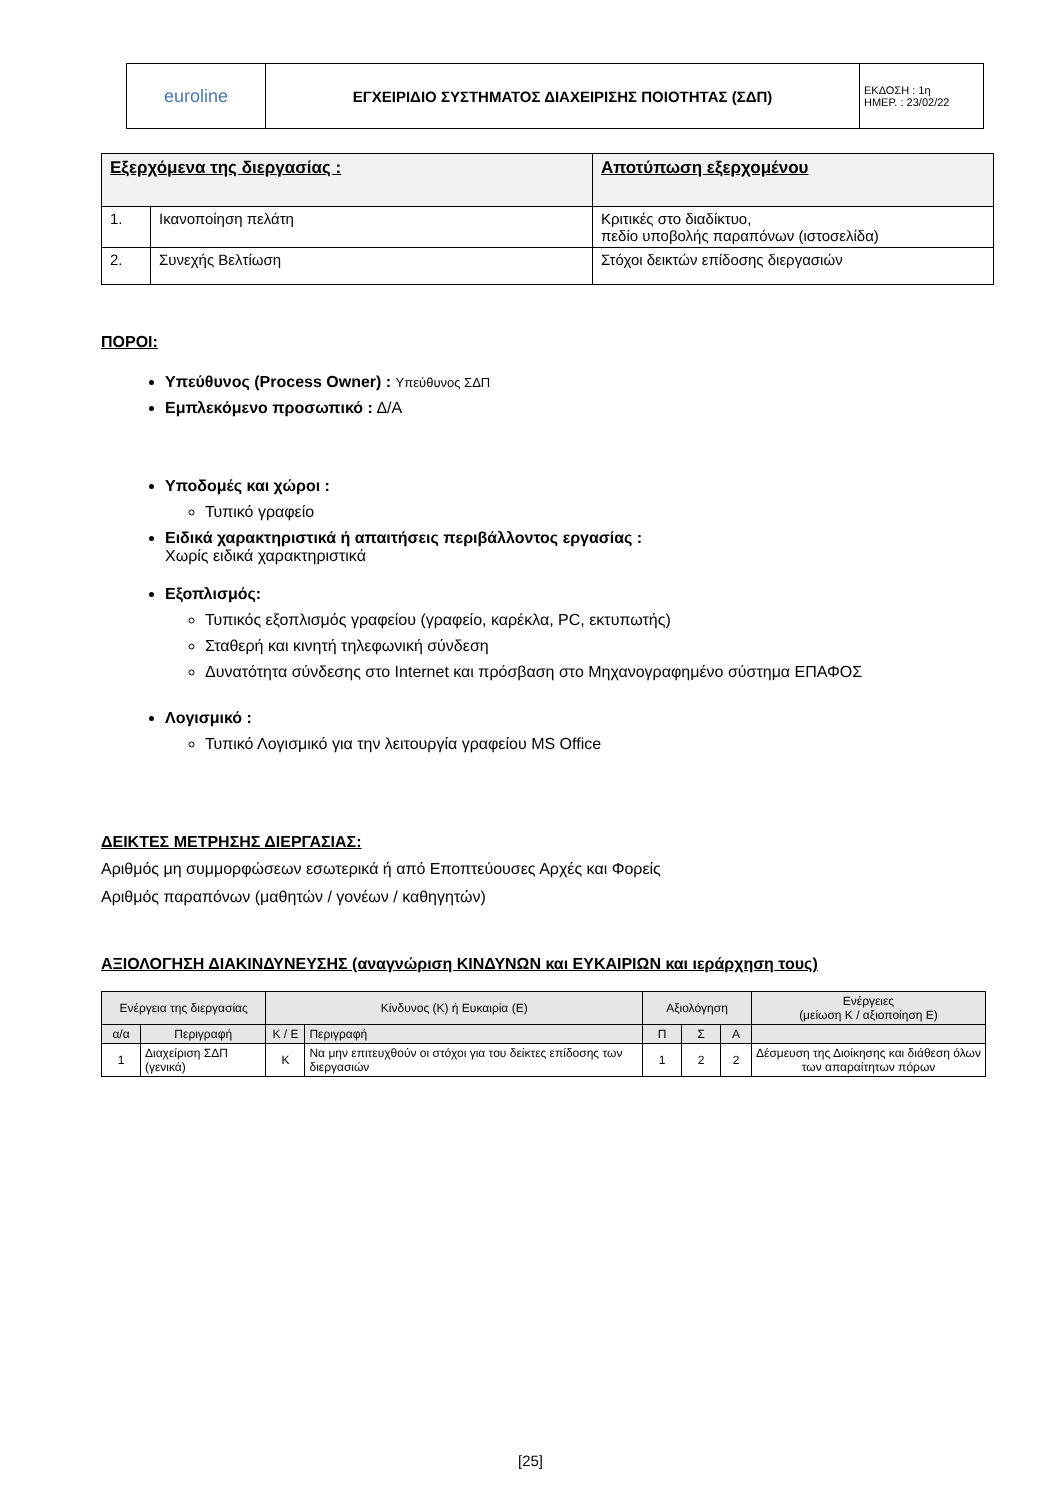| euroline | ΕΓΧΕΙΡΙΔΙΟ ΣΥΣΤΗΜΑΤΟΣ ΔΙΑΧΕΙΡΙΣΗΣ ΠΟΙΟΤΗΤΑΣ (ΣΔΠ) | ΕΚΔΟΣΗ : 1η ΗΜΕΡ. : 23/02/22 |
| Εξερχόμενα της διεργασίας : | | Αποτύπωση εξερχομένου |
| --- | --- | --- |
| 1. | Ικανοποίηση πελάτη | Κριτικές στο διαδίκτυο, πεδίο υποβολής παραπόνων (ιστοσελίδα) |
| 2. | Συνεχής Βελτίωση | Στόχοι δεικτών επίδοσης διεργασιών |
ΠΟΡΟΙ:
Υπεύθυνος (Process Owner) : Υπεύθυνος ΣΔΠ
Εμπλεκόμενο προσωπικό : Δ/Α
Υποδομές και χώροι :
Τυπικό γραφείο
Ειδικά χαρακτηριστικά ή απαιτήσεις περιβάλλοντος εργασίας :
Χωρίς ειδικά χαρακτηριστικά
Εξοπλισμός:
Τυπικός εξοπλισμός γραφείου (γραφείο, καρέκλα, PC, εκτυπωτής)
Σταθερή και κινητή τηλεφωνική σύνδεση
Δυνατότητα σύνδεσης στο Internet και πρόσβαση στο Μηχανογραφημένο σύστημα ΕΠΑΦΟΣ
Λογισμικό :
Τυπικό Λογισμικό για την λειτουργία γραφείου MS Office
ΔΕΙΚΤΕΣ ΜΕΤΡΗΣΗΣ ΔΙΕΡΓΑΣΙΑΣ:
Αριθμός μη συμμορφώσεων εσωτερικά ή από Εποπτεύουσες Αρχές και Φορείς
Αριθμός παραπόνων (μαθητών / γονέων / καθηγητών)
ΑΞΙΟΛΟΓΗΣΗ ΔΙΑΚΙΝΔΥΝΕΥΣΗΣ (αναγνώριση ΚΙΝΔΥΝΩΝ και ΕΥΚΑΙΡΙΩΝ και ιεράρχηση τους)
| Ενέργεια της διεργασίας | | Κίνδυνος (Κ) ή Ευκαιρία (Ε) | | Αξιολόγηση | | | Ενέργειες (μείωση Κ / αξιοποίηση Ε) |
| α/α | Περιγραφή | Κ / Ε | Περιγραφή | Π | Σ | Α | |
| 1 | Διαχείριση ΣΔΠ (γενικά) | Κ | Να μην επιτευχθούν οι στόχοι για του δείκτες επίδοσης των διεργασιών | 1 | 2 | 2 | Δέσμευση της Διοίκησης και διάθεση όλων των απαραίτητων πόρων |
[25]